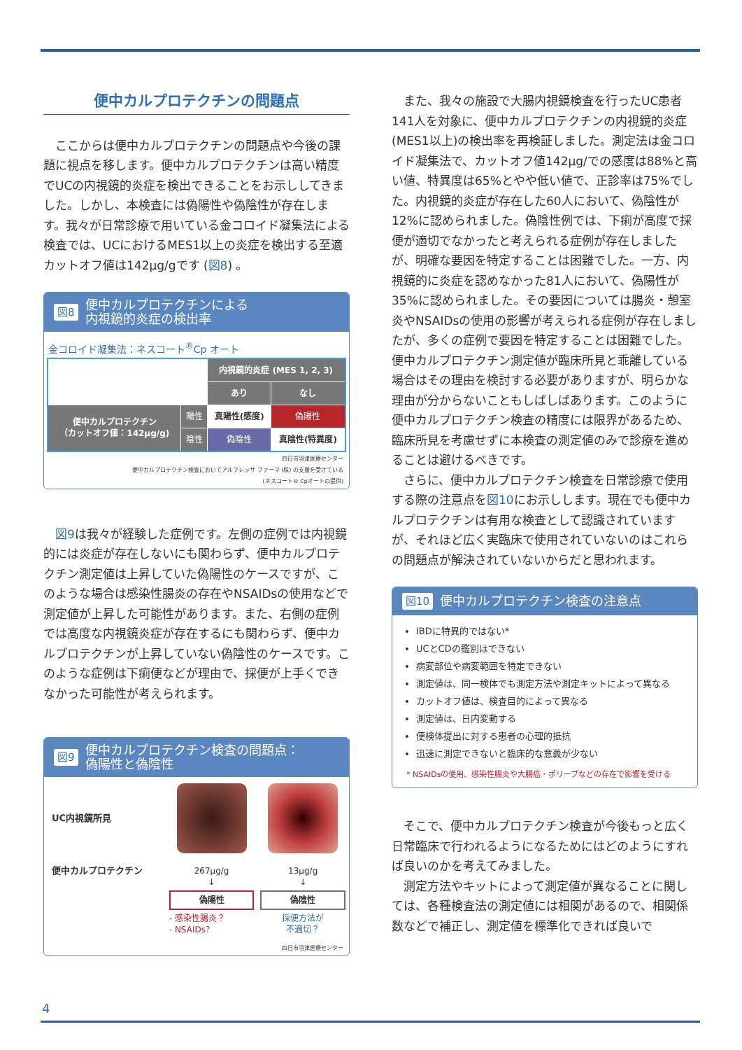便中カルプロテクチンの問題点
ここからは便中カルプロテクチンの問題点や今後の課題に視点を移します。便中カルプロテクチンは高い精度でUCの内視鏡的炎症を検出できることをお示ししてきました。しかし、本検査には偽陽性や偽陰性が存在します。我々が日常診療で用いている金コロイド凝集法による検査では、UCにおけるMES1以上の炎症を検出する至適カットオフ値は142μg/gです (図8) 。
図8 便中カルプロテクチンによる
内視鏡的炎症の検出率
金コロイド凝集法：ネスコート<sup>®</sup>Cp オート
| | | 内視鏡的炎症 (MES 1, 2, 3) | |
| | | あり | なし |
| 便中カルプロテクチン （カットオフ値：142μg/g) | 陽性 | 真陽性(感度) | 偽陽性 |
| | 陰性 | 偽陰性 | 真陰性(特異度) |
四日市羽津医療センター
便中カルプロテクチン検査においてアルフレッサ ファーマ (株) の支援を受けている
(ネスコート® Cpオートの提供)
図9は我々が経験した症例です。左側の症例では内視鏡的には炎症が存在しないにも関わらず、便中カルプロテクチン測定値は上昇していた偽陽性のケースですが、このような場合は感染性腸炎の存在やNSAIDsの使用などで測定値が上昇した可能性があります。また、右側の症例では高度な内視鏡炎症が存在するにも関わらず、便中カルプロテクチンが上昇していない偽陰性のケースです。このような症例は下痢便などが理由で、採便が上手くできなかった可能性が考えられます。
図9 便中カルプロテクチン検査の問題点：
偽陽性と偽陰性
| UC内視鏡所見 | | |
| 便中カルプロテクチン | 267μg/g ↓ 偽陽性 - 感染性腸炎？ - NSAIDs？ | 13μg/g ↓ 偽陰性 採便方法が 不適切？ |
四日市羽津医療センター
また、我々の施設で大腸内視鏡検査を行ったUC患者141人を対象に、便中カルプロテクチンの内視鏡的炎症(MES1以上)の検出率を再検証しました。測定法は金コロイド凝集法で、カットオフ値142μg/での感度は88%と高い値、特異度は65%とやや低い値で、正診率は75%でした。内視鏡的炎症が存在した60人において、偽陰性が12%に認められました。偽陰性例では、下痢が高度で採便が適切でなかったと考えられる症例が存在しましたが、明確な要因を特定することは困難でした。一方、内視鏡的に炎症を認めなかった81人において、偽陽性が35%に認められました。その要因については腸炎・憩室炎やNSAIDsの使用の影響が考えられる症例が存在しましたが、多くの症例で要因を特定することは困難でした。便中カルプロテクチン測定値が臨床所見と乖離している場合はその理由を検討する必要がありますが、明らかな理由が分からないこともしばしばあります。このように便中カルプロテクチン検査の精度には限界があるため、臨床所見を考慮せずに本検査の測定値のみで診療を進めることは避けるべきです。
さらに、便中カルプロテクチン検査を日常診療で使用する際の注意点を図10にお示しします。現在でも便中カルプロテクチンは有用な検査として認識されていますが、それほど広く実臨床で使用されていないのはこれらの問題点が解決されていないからだと思われます。
図10 便中カルプロテクチン検査の注意点
IBDに特異的ではない*
UCとCDの鑑別はできない
病変部位や病変範囲を特定できない
測定値は、同一検体でも測定方法や測定キットによって異なる
カットオフ値は、検査目的によって異なる
測定値は、日内変動する
便検体提出に対する患者の心理的抵抗
迅速に測定できないと臨床的な意義が少ない
* NSAIDsの使用、感染性腸炎や大腸癌・ポリープなどの存在で影響を受ける
そこで、便中カルプロテクチン検査が今後もっと広く日常臨床で行われるようになるためにはどのようにすれば良いのかを考えてみました。
測定方法やキットによって測定値が異なることに関しては、各種検査法の測定値には相関があるので、相関係数などで補正し、測定値を標準化できれば良いで
4